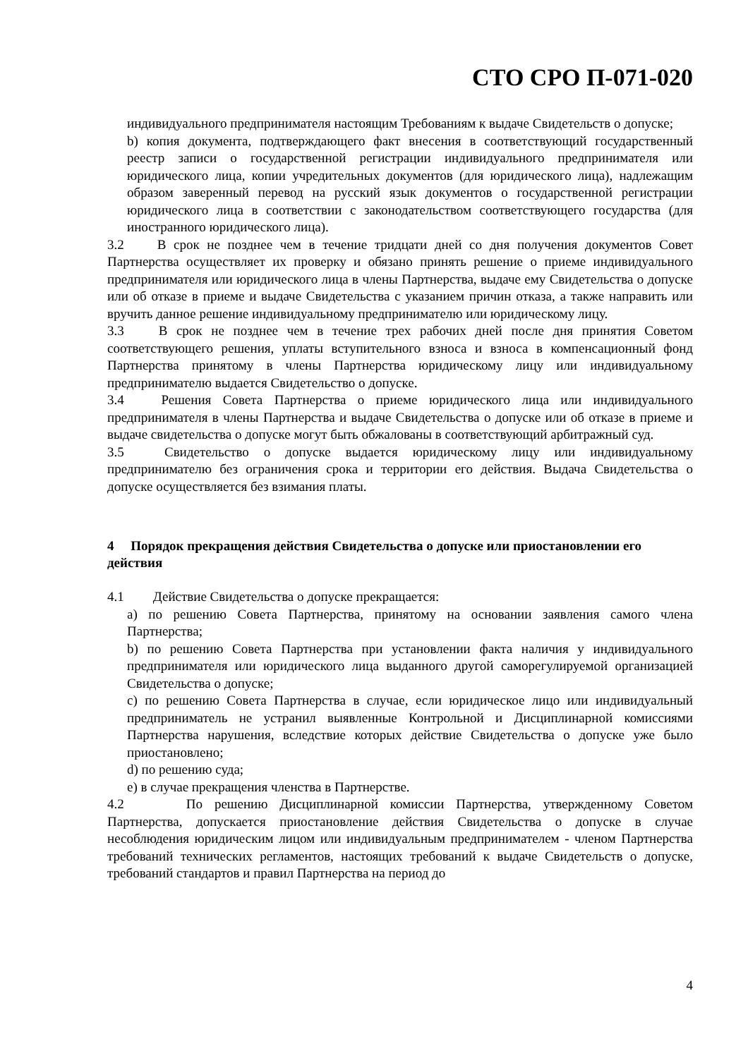СТО СРО П-071-020
индивидуального предпринимателя настоящим Требованиям к выдаче Свидетельств о допуске;
b) копия документа, подтверждающего факт внесения в соответствующий государственный реестр записи о государственной регистрации индивидуального предпринимателя или юридического лица, копии учредительных документов (для юридического лица), надлежащим образом заверенный перевод на русский язык документов о государственной регистрации юридического лица в соответствии с законодательством соответствующего государства (для иностранного юридического лица).
3.2 В срок не позднее чем в течение тридцати дней со дня получения документов Совет Партнерства осуществляет их проверку и обязано принять решение о приеме индивидуального предпринимателя или юридического лица в члены Партнерства, выдаче ему Свидетельства о допуске или об отказе в приеме и выдаче Свидетельства с указанием причин отказа, а также направить или вручить данное решение индивидуальному предпринимателю или юридическому лицу.
3.3 В срок не позднее чем в течение трех рабочих дней после дня принятия Советом соответствующего решения, уплаты вступительного взноса и взноса в компенсационный фонд Партнерства принятому в члены Партнерства юридическому лицу или индивидуальному предпринимателю выдается Свидетельство о допуске.
3.4 Решения Совета Партнерства о приеме юридического лица или индивидуального предпринимателя в члены Партнерства и выдаче Свидетельства о допуске или об отказе в приеме и выдаче свидетельства о допуске могут быть обжалованы в соответствующий арбитражный суд.
3.5 Свидетельство о допуске выдается юридическому лицу или индивидуальному предпринимателю без ограничения срока и территории его действия. Выдача Свидетельства о допуске осуществляется без взимания платы.
4 Порядок прекращения действия Свидетельства о допуске или приостановлении его действия
4.1 Действие Свидетельства о допуске прекращается:
a) по решению Совета Партнерства, принятому на основании заявления самого члена Партнерства;
b) по решению Совета Партнерства при установлении факта наличия у индивидуального предпринимателя или юридического лица выданного другой саморегулируемой организацией Свидетельства о допуске;
c) по решению Совета Партнерства в случае, если юридическое лицо или индивидуальный предприниматель не устранил выявленные Контрольной и Дисциплинарной комиссиями Партнерства нарушения, вследствие которых действие Свидетельства о допуске уже было приостановлено;
d) по решению суда;
e) в случае прекращения членства в Партнерстве.
4.2 По решению Дисциплинарной комиссии Партнерства, утвержденному Советом Партнерства, допускается приостановление действия Свидетельства о допуске в случае несоблюдения юридическим лицом или индивидуальным предпринимателем - членом Партнерства требований технических регламентов, настоящих требований к выдаче Свидетельств о допуске, требований стандартов и правил Партнерства на период до
4